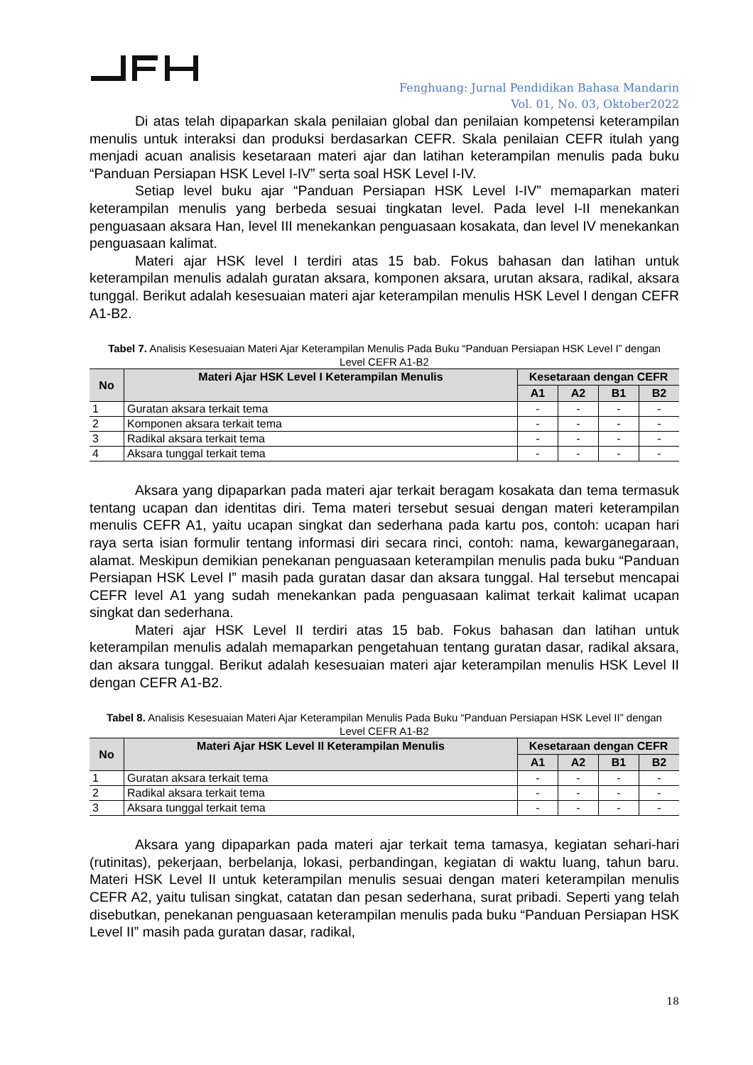Fenghuang: Jurnal Pendidikan Bahasa Mandarin
Vol. 01, No. 03, Oktober2022
Di atas telah dipaparkan skala penilaian global dan penilaian kompetensi keterampilan menulis untuk interaksi dan produksi berdasarkan CEFR. Skala penilaian CEFR itulah yang menjadi acuan analisis kesetaraan materi ajar dan latihan keterampilan menulis pada buku “Panduan Persiapan HSK Level I-IV” serta soal HSK Level I-IV.
Setiap level buku ajar “Panduan Persiapan HSK Level I-IV” memaparkan materi keterampilan menulis yang berbeda sesuai tingkatan level. Pada level I-II menekankan penguasaan aksara Han, level III menekankan penguasaan kosakata, dan level IV menekankan penguasaan kalimat.
Materi ajar HSK level I terdiri atas 15 bab. Fokus bahasan dan latihan untuk keterampilan menulis adalah guratan aksara, komponen aksara, urutan aksara, radikal, aksara tunggal. Berikut adalah kesesuaian materi ajar keterampilan menulis HSK Level I dengan CEFR A1-B2.
Tabel 7. Analisis Kesesuaian Materi Ajar Keterampilan Menulis Pada Buku “Panduan Persiapan HSK Level I” dengan Level CEFR A1-B2
| No | Materi Ajar HSK Level I Keterampilan Menulis | Kesetaraan dengan CEFR | | | |
| --- | --- | --- | --- | --- | --- |
| | | A1 | A2 | B1 | B2 |
| 1 | Guratan aksara terkait tema | - | - | - | - |
| 2 | Komponen aksara terkait tema | - | - | - | - |
| 3 | Radikal aksara terkait tema | - | - | - | - |
| 4 | Aksara tunggal terkait tema | - | - | - | - |
Aksara yang dipaparkan pada materi ajar terkait beragam kosakata dan tema termasuk tentang ucapan dan identitas diri. Tema materi tersebut sesuai dengan materi keterampilan menulis CEFR A1, yaitu ucapan singkat dan sederhana pada kartu pos, contoh: ucapan hari raya serta isian formulir tentang informasi diri secara rinci, contoh: nama, kewarganegaraan, alamat. Meskipun demikian penekanan penguasaan keterampilan menulis pada buku “Panduan Persiapan HSK Level I” masih pada guratan dasar dan aksara tunggal. Hal tersebut mencapai CEFR level A1 yang sudah menekankan pada penguasaan kalimat terkait kalimat ucapan singkat dan sederhana.
Materi ajar HSK Level II terdiri atas 15 bab. Fokus bahasan dan latihan untuk keterampilan menulis adalah memaparkan pengetahuan tentang guratan dasar, radikal aksara, dan aksara tunggal. Berikut adalah kesesuaian materi ajar keterampilan menulis HSK Level II dengan CEFR A1-B2.
Tabel 8. Analisis Kesesuaian Materi Ajar Keterampilan Menulis Pada Buku “Panduan Persiapan HSK Level II” dengan Level CEFR A1-B2
| No | Materi Ajar HSK Level II Keterampilan Menulis | Kesetaraan dengan CEFR | | | |
| --- | --- | --- | --- | --- | --- |
| | | A1 | A2 | B1 | B2 |
| 1 | Guratan aksara terkait tema | - | - | - | - |
| 2 | Radikal aksara terkait tema | - | - | - | - |
| 3 | Aksara tunggal terkait tema | - | - | - | - |
Aksara yang dipaparkan pada materi ajar terkait tema tamasya, kegiatan sehari-hari (rutinitas), pekerjaan, berbelanja, lokasi, perbandingan, kegiatan di waktu luang, tahun baru. Materi HSK Level II untuk keterampilan menulis sesuai dengan materi keterampilan menulis CEFR A2, yaitu tulisan singkat, catatan dan pesan sederhana, surat pribadi. Seperti yang telah disebutkan, penekanan penguasaan keterampilan menulis pada buku “Panduan Persiapan HSK Level II” masih pada guratan dasar, radikal,
18